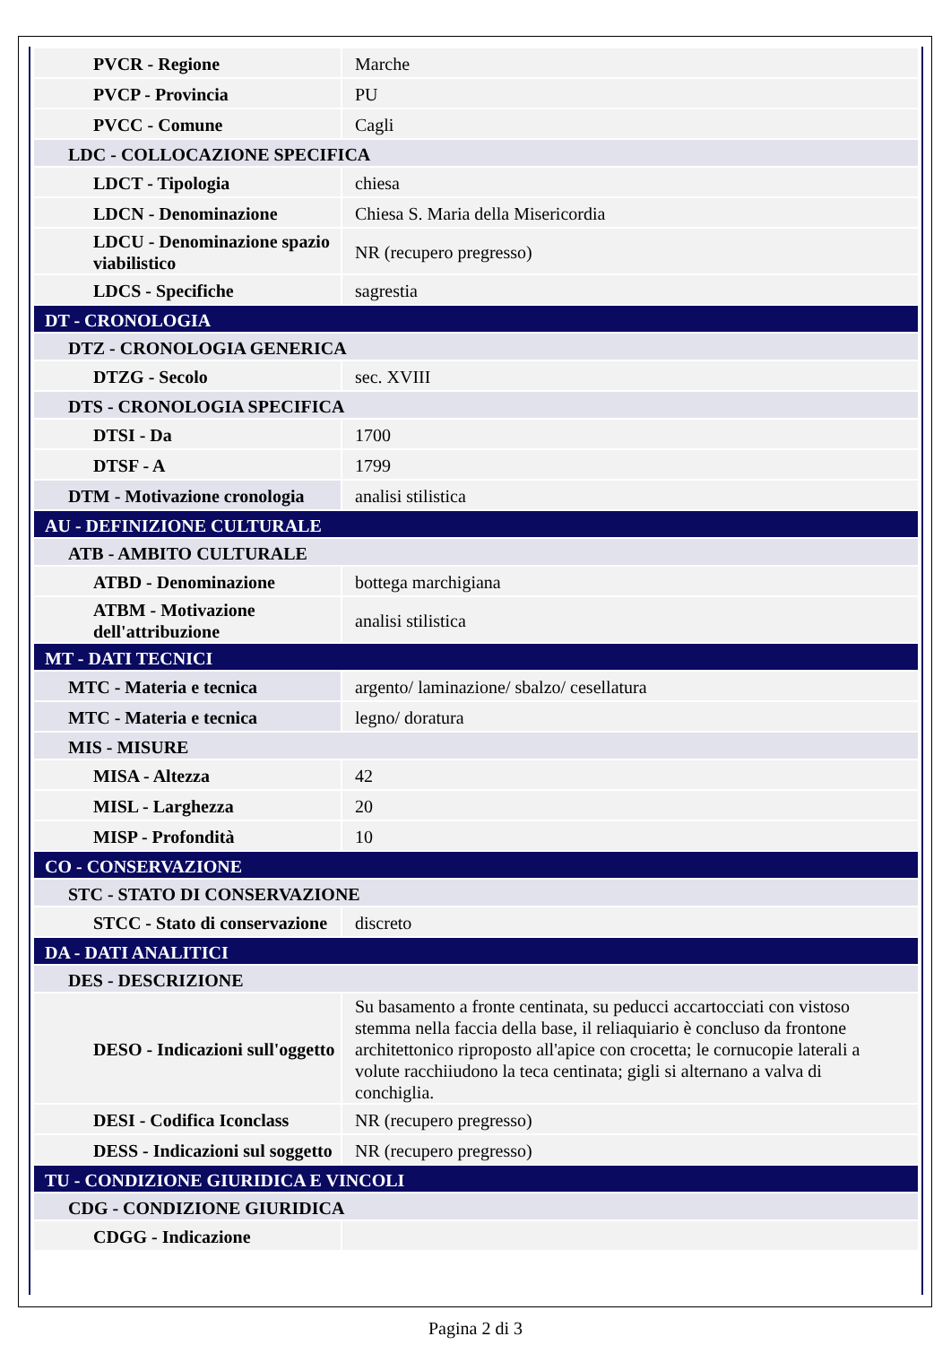| PVCR - Regione | Marche |
| PVCP - Provincia | PU |
| PVCC - Comune | Cagli |
| LDC - COLLOCAZIONE SPECIFICA | |
| LDCT - Tipologia | chiesa |
| LDCN - Denominazione | Chiesa S. Maria della Misericordia |
| LDCU - Denominazione spazio viabilistico | NR (recupero pregresso) |
| LDCS - Specifiche | sagrestia |
| DT - CRONOLOGIA | |
| DTZ - CRONOLOGIA GENERICA | |
| DTZG - Secolo | sec. XVIII |
| DTS - CRONOLOGIA SPECIFICA | |
| DTSI - Da | 1700 |
| DTSF - A | 1799 |
| DTM - Motivazione cronologia | analisi stilistica |
| AU - DEFINIZIONE CULTURALE | |
| ATB - AMBITO CULTURALE | |
| ATBD - Denominazione | bottega marchigiana |
| ATBM - Motivazione dell'attribuzione | analisi stilistica |
| MT - DATI TECNICI | |
| MTC - Materia e tecnica | argento/ laminazione/ sbalzo/ cesellatura |
| MTC - Materia e tecnica | legno/ doratura |
| MIS - MISURE | |
| MISA - Altezza | 42 |
| MISL - Larghezza | 20 |
| MISP - Profondità | 10 |
| CO - CONSERVAZIONE | |
| STC - STATO DI CONSERVAZIONE | |
| STCC - Stato di conservazione | discreto |
| DA - DATI ANALITICI | |
| DES - DESCRIZIONE | |
| DESO - Indicazioni sull'oggetto | Su basamento a fronte centinata, su peducci accartocciati con vistoso stemma nella faccia della base, il reliaquiario è concluso da frontone architettonico riproposto all'apice con crocetta; le cornucopie laterali a volute racchiiudono la teca centinata; gigli si alternano a valva di conchiglia. |
| DESI - Codifica Iconclass | NR (recupero pregresso) |
| DESS - Indicazioni sul soggetto | NR (recupero pregresso) |
| TU - CONDIZIONE GIURIDICA E VINCOLI | |
| CDG - CONDIZIONE GIURIDICA | |
| CDGG - Indicazione | |
Pagina 2 di 3